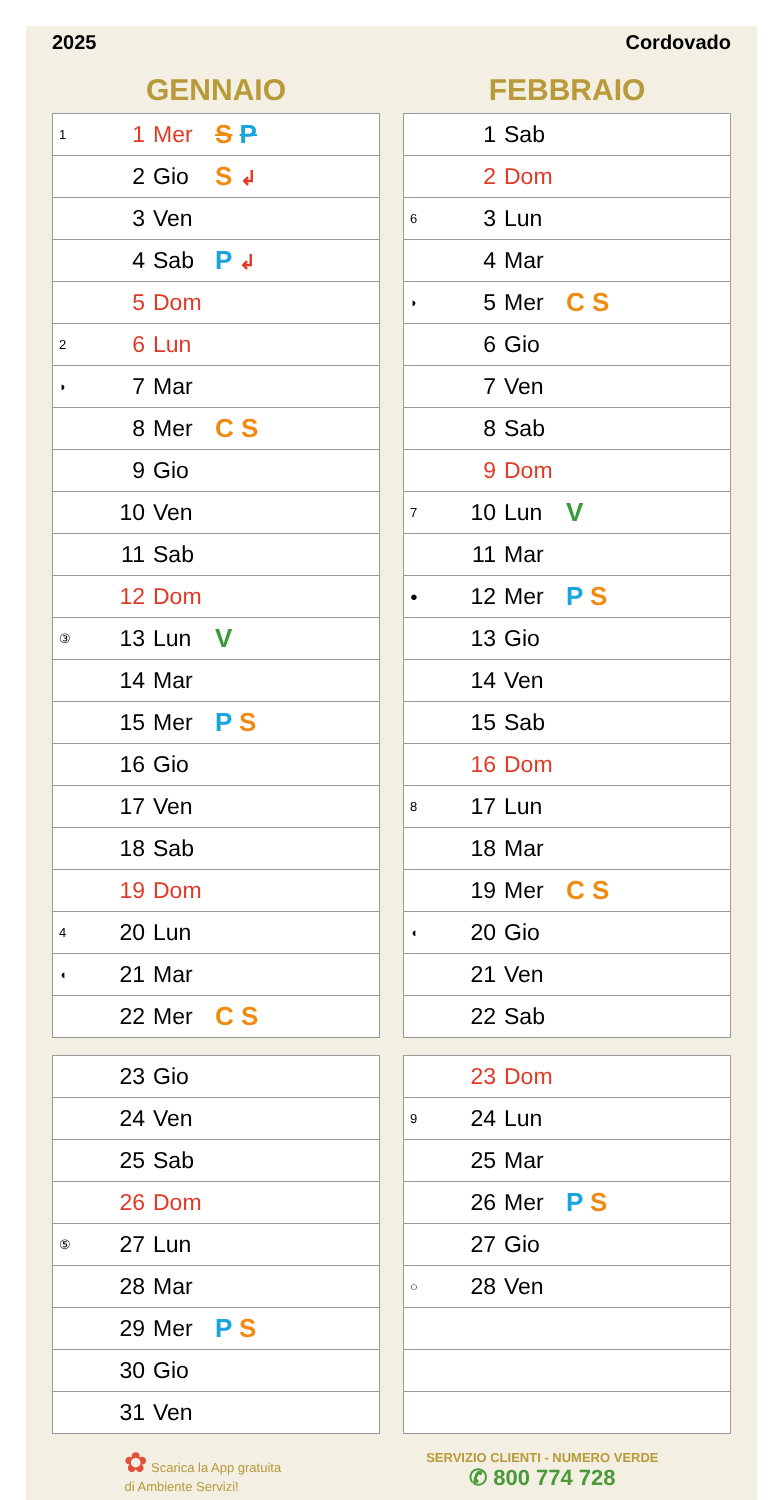2025 Cordovado
GENNAIO
| 1 | 1 | Mer | S P |
| | 2 | Gio | S ↲ |
| | 3 | Ven | |
| | 4 | Sab | P ↲ |
| | 5 | Dom | |
| 2 | 6 | Lun | |
| ◗ | 7 | Mar | |
| | 8 | Mer | C S |
| | 9 | Gio | |
| | 10 | Ven | |
| | 11 | Sab | |
| | 12 | Dom | |
| ③ | 13 | Lun | V |
| | 14 | Mar | |
| | 15 | Mer | P S |
| | 16 | Gio | |
| | 17 | Ven | |
| | 18 | Sab | |
| | 19 | Dom | |
| 4 | 20 | Lun | |
| ◖ | 21 | Mar | |
| | 22 | Mer | C S |
| | 23 | Gio | |
| | 24 | Ven | |
| | 25 | Sab | |
| | 26 | Dom | |
| ⑤ | 27 | Lun | |
| | 28 | Mar | |
| | 29 | Mer | P S |
| | 30 | Gio | |
| | 31 | Ven | |
FEBBRAIO
| | 1 | Sab | |
| | 2 | Dom | |
| 6 | 3 | Lun | |
| | 4 | Mar | |
| ◗ | 5 | Mer | C S |
| | 6 | Gio | |
| | 7 | Ven | |
| | 8 | Sab | |
| | 9 | Dom | |
| 7 | 10 | Lun | V |
| | 11 | Mar | |
| ● | 12 | Mer | P S |
| | 13 | Gio | |
| | 14 | Ven | |
| | 15 | Sab | |
| | 16 | Dom | |
| 8 | 17 | Lun | |
| | 18 | Mar | |
| | 19 | Mer | C S |
| ◖ | 20 | Gio | |
| | 21 | Ven | |
| | 22 | Sab | |
| | 23 | Dom | |
| 9 | 24 | Lun | |
| | 25 | Mar | |
| | 26 | Mer | P S |
| | 27 | Gio | |
| ○ | 28 | Ven | |
✿ Scarica la App gratuita
di Ambiente Servizi!
SERVIZIO CLIENTI - NUMERO VERDE
✆ 800 774 728